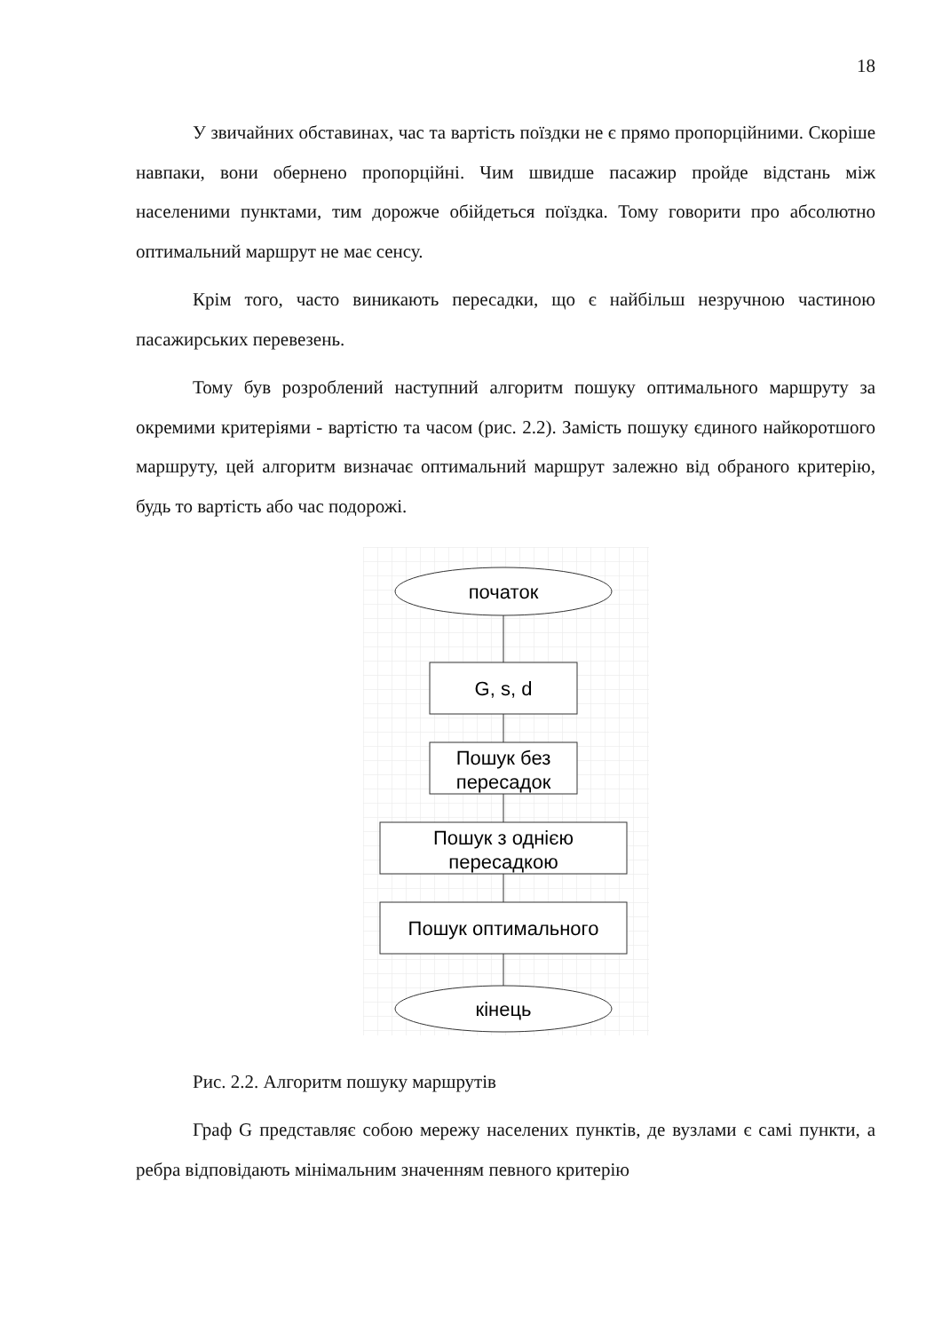18
У звичайних обставинах, час та вартість поїздки не є прямо пропорційними. Скоріше навпаки, вони обернено пропорційні. Чим швидше пасажир пройде відстань між населеними пунктами, тим дорожче обійдеться поїздка. Тому говорити про абсолютно оптимальний маршрут не має сенсу.
Крім того, часто виникають пересадки, що є найбільш незручною частиною пасажирських перевезень.
Тому був розроблений наступний алгоритм пошуку оптимального маршруту за окремими критеріями - вартістю та часом (рис. 2.2). Замість пошуку єдиного найкоротшого маршруту, цей алгоритм визначає оптимальний маршрут залежно від обраного критерію, будь то вартість або час подорожі.
початок
G, s, d
Пошук без
пересадок
Пошук з однією
пересадкою
Пошук оптимального
кінець
Рис. 2.2. Алгоритм пошуку маршрутів
Граф G представляє собою мережу населених пунктів, де вузлами є самі пункти, а ребра відповідають мінімальним значенням певного критерію